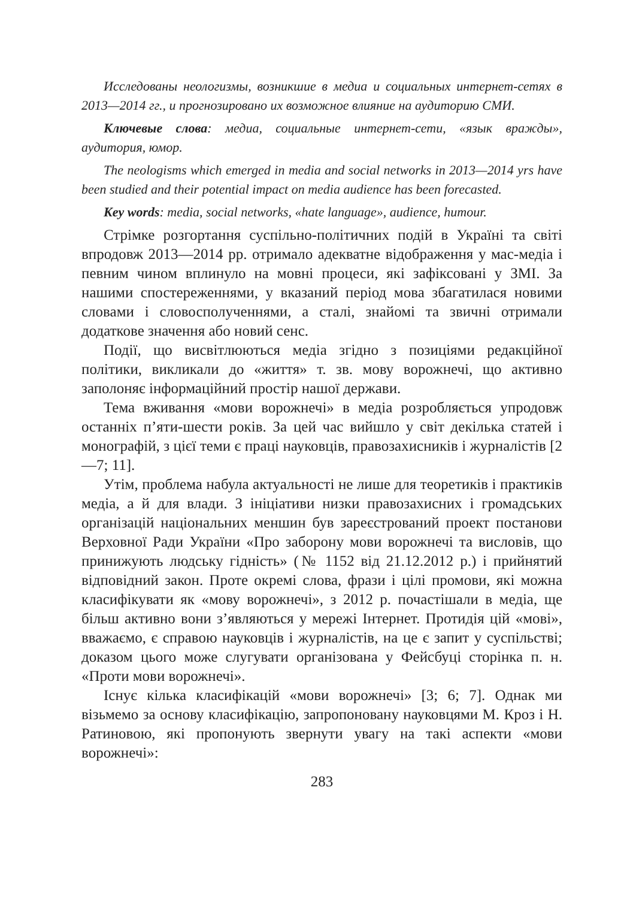Исследованы неологизмы, возникшие в медиа и социальных интернет-сетях в 2013—2014 гг., и прогнозировано их возможное влияние на аудиторию СМИ.
Ключевые слова: медиа, социальные интернет-сети, «язык вражды», аудитория, юмор.
The neologisms which emerged in media and social networks in 2013—2014 yrs have been studied and their potential impact on media audience has been forecasted.
Key words: media, social networks, «hate language», audience, humour.
Стрімке розгортання суспільно-політичних подій в Україні та світі впродовж 2013—2014 рр. отримало адекватне відображення у мас-медіа і певним чином вплинуло на мовні процеси, які зафіксовані у ЗМІ. За нашими спостереженнями, у вказаний період мова збагатилася новими словами і словосполученнями, а сталі, знайомі та звичні отримали додаткове значення або новий сенс.
Події, що висвітлюються медіа згідно з позиціями редакційної політики, викликали до «життя» т. зв. мову ворожнечі, що активно заполоняє інформаційний простір нашої держави.
Тема вживання «мови ворожнечі» в медіа розробляється упродовж останніх п’яти-шести років. За цей час вийшло у світ декілька статей і монографій, з цієї теми є праці науковців, правозахисників і журналістів [2—7; 11].
Утім, проблема набула актуальності не лише для теоретиків і практиків медіа, а й для влади. З ініціативи низки правозахисних і громадських організацій національних меншин був зареєстрований проект постанови Верховної Ради України «Про заборону мови ворожнечі та висловів, що принижують людську гідність» (№ 1152 від 21.12.2012 р.) і прийнятий відповідний закон. Проте окремі слова, фрази і цілі промови, які можна класифікувати як «мову ворожнечі», з 2012 р. почастішали в медіа, ще більш активно вони з’являються у мережі Інтернет. Протидія цій «мові», вважаємо, є справою науковців і журналістів, на це є запит у суспільстві; доказом цього може слугувати організована у Фейсбуці сторінка п. н. «Проти мови ворожнечі».
Існує кілька класифікацій «мови ворожнечі» [3; 6; 7]. Однак ми візьмемо за основу класифікацію, запропоновану науковцями М. Кроз і Н. Ратиновою, які пропонують звернути увагу на такі аспекти «мови ворожнечі»:
283